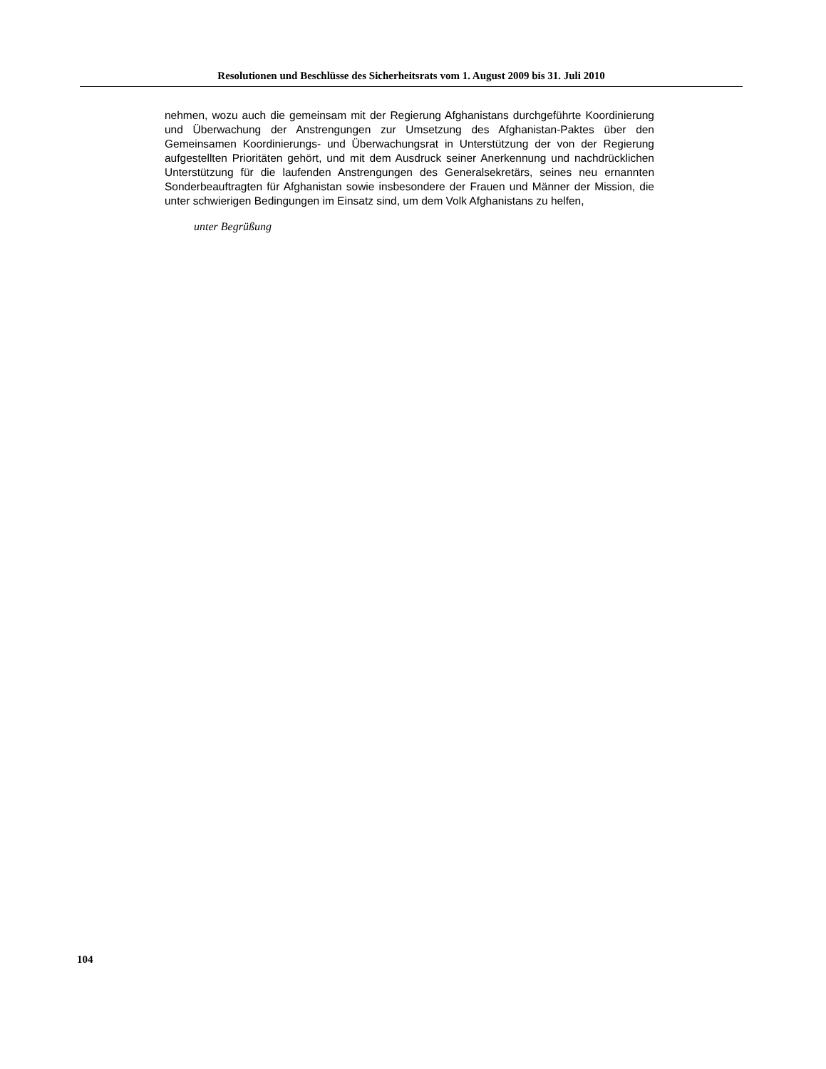Resolutionen und Beschlüsse des Sicherheitsrats vom 1. August 2009 bis 31. Juli 2010
nehmen, wozu auch die gemeinsam mit der Regierung Afghanistans durchgeführte Koordinierung und Überwachung der Anstrengungen zur Umsetzung des Afghanistan-Paktes über den Gemeinsamen Koordinierungs- und Überwachungsrat in Unterstützung der von der Regierung aufgestellten Prioritäten gehört, und mit dem Ausdruck seiner Anerkennung und nachdrücklichen Unterstützung für die laufenden Anstrengungen des Generalsekretärs, seines neu ernannten Sonderbeauftragten für Afghanistan sowie insbesondere der Frauen und Männer der Mission, die unter schwierigen Bedingungen im Einsatz sind, um dem Volk Afghanistans zu helfen,
unter Begrüßung
104